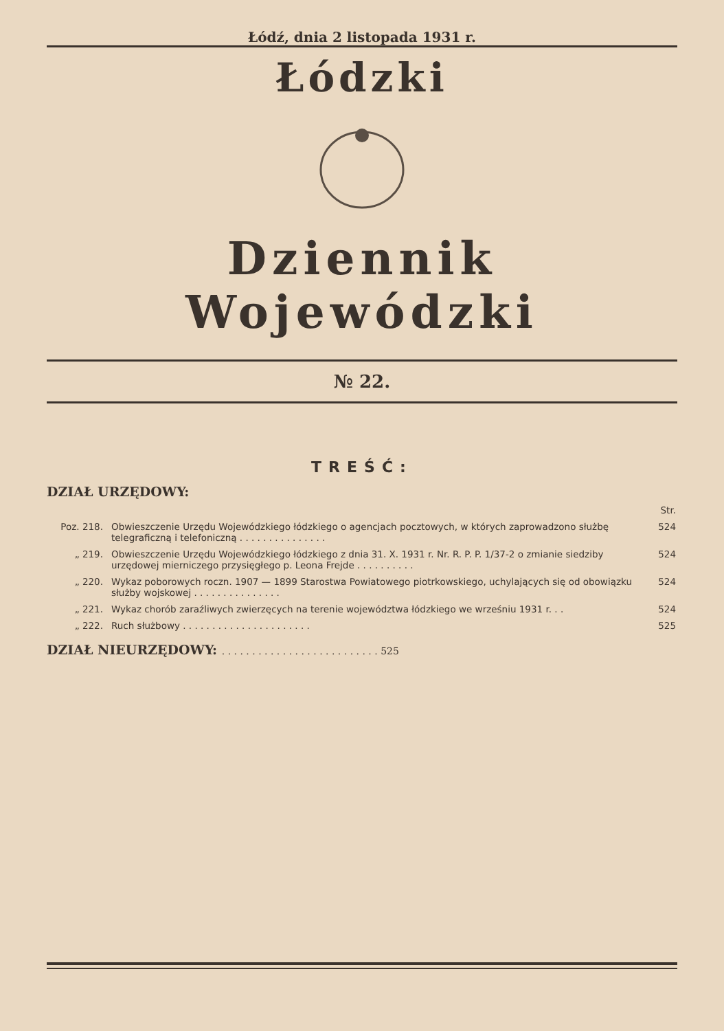Łódź, dnia 2 listopada 1931 r.
Łódzki
Dziennik Wojewódzki
№ 22.
TREŚĆ:
DZIAŁ URZĘDOWY:
| | | Str. |
| Poz. 218. | Obwieszczenie Urzędu Wojewódzkiego łódzkiego o agencjach pocztowych, w których zaprowadzono służbę telegraficzną i telefoniczną . . . . . . . . . . . . . . . | 524 |
| „ 219. | Obwieszczenie Urzędu Wojewódzkiego łódzkiego z dnia 31. X. 1931 r. Nr. R. P. P. 1/37-2 o zmianie siedziby urzędowej mierniczego przysięgłego p. Leona Frejde . . . . . . . . . . | 524 |
| „ 220. | Wykaz poborowych roczn. 1907 — 1899 Starostwa Powiatowego piotrkowskiego, uchylających się od obowiązku służby wojskowej . . . . . . . . . . . . . . . | 524 |
| „ 221. | Wykaz chorób zaraźliwych zwierzęcych na terenie województwa łódzkiego we wrześniu 1931 r. . . | 524 |
| „ 222. | Ruch służbowy . . . . . . . . . . . . . . . . . . . . . . | 525 |
DZIAŁ NIEURZĘDOWY: . . . . . . . . . . . . . . . . . . . . . . . . . . 525